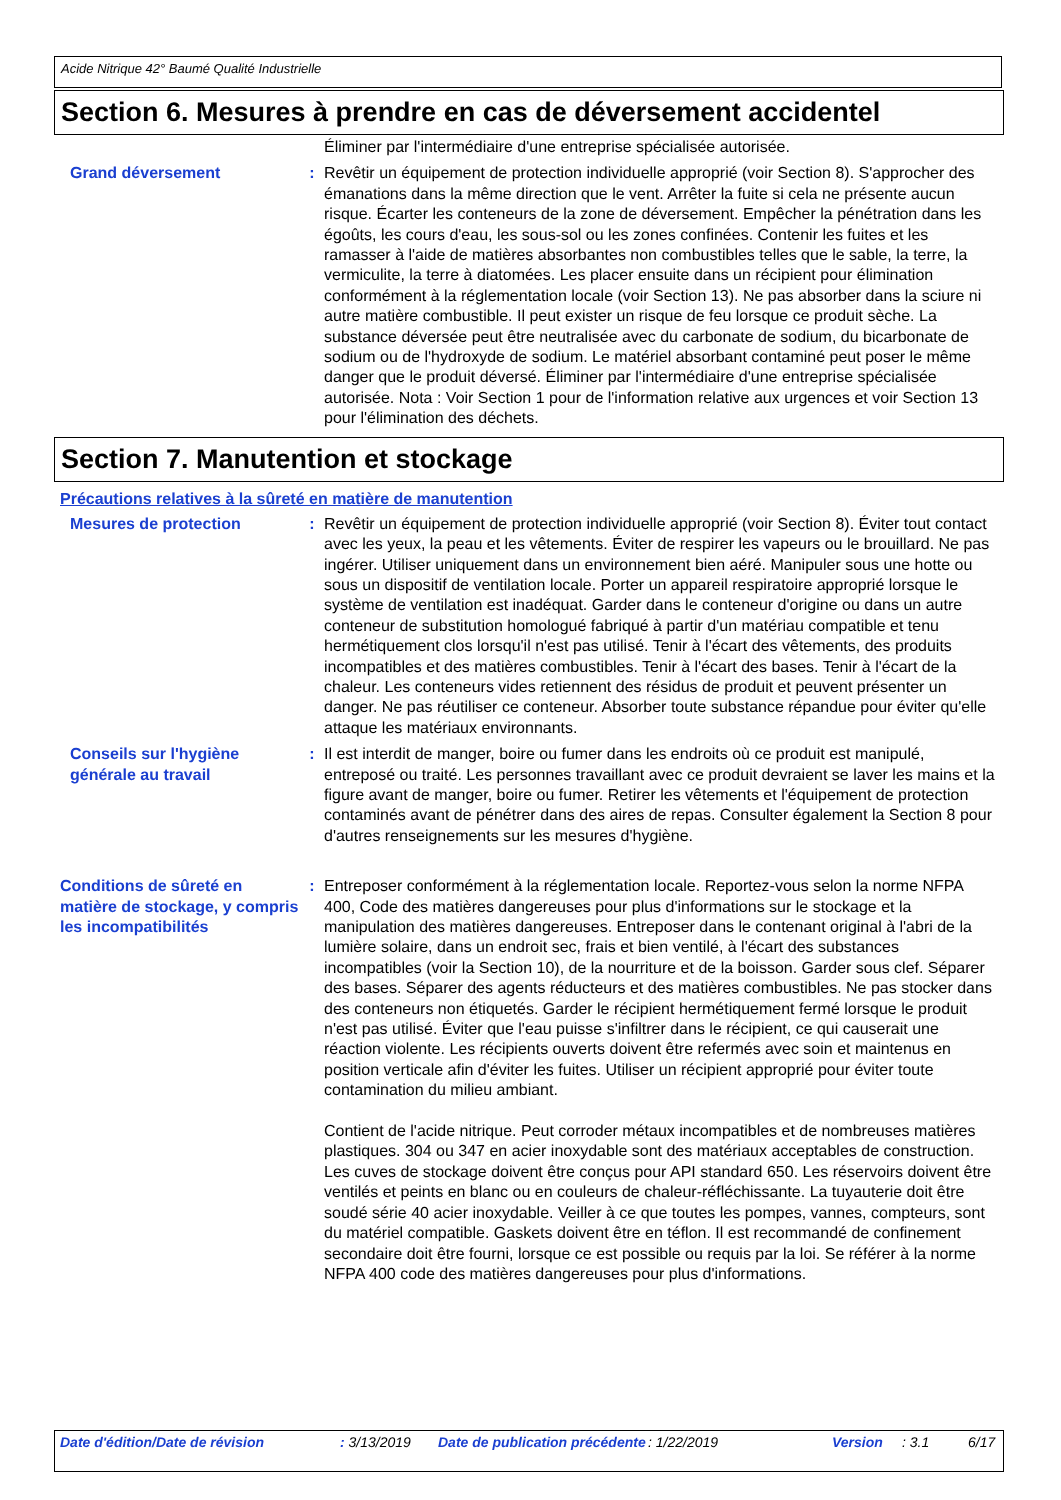Acide Nitrique 42° Baumé Qualité Industrielle
Section 6. Mesures à prendre en cas de déversement accidentel
Éliminer par l'intermédiaire d'une entreprise spécialisée autorisée.
Grand déversement : Revêtir un équipement de protection individuelle approprié (voir Section 8). S'approcher des émanations dans la même direction que le vent. Arrêter la fuite si cela ne présente aucun risque. Écarter les conteneurs de la zone de déversement. Empêcher la pénétration dans les égoûts, les cours d'eau, les sous-sol ou les zones confinées. Contenir les fuites et les ramasser à l'aide de matières absorbantes non combustibles telles que le sable, la terre, la vermiculite, la terre à diatomées. Les placer ensuite dans un récipient pour élimination conformément à la réglementation locale (voir Section 13). Ne pas absorber dans la sciure ni autre matière combustible. Il peut exister un risque de feu lorsque ce produit sèche. La substance déversée peut être neutralisée avec du carbonate de sodium, du bicarbonate de sodium ou de l'hydroxyde de sodium. Le matériel absorbant contaminé peut poser le même danger que le produit déversé. Éliminer par l'intermédiaire d'une entreprise spécialisée autorisée. Nota : Voir Section 1 pour de l'information relative aux urgences et voir Section 13 pour l'élimination des déchets.
Section 7. Manutention et stockage
Précautions relatives à la sûreté en matière de manutention
Mesures de protection : Revêtir un équipement de protection individuelle approprié (voir Section 8). Éviter tout contact avec les yeux, la peau et les vêtements. Éviter de respirer les vapeurs ou le brouillard. Ne pas ingérer. Utiliser uniquement dans un environnement bien aéré. Manipuler sous une hotte ou sous un dispositif de ventilation locale. Porter un appareil respiratoire approprié lorsque le système de ventilation est inadéquat. Garder dans le conteneur d'origine ou dans un autre conteneur de substitution homologué fabriqué à partir d'un matériau compatible et tenu hermétiquement clos lorsqu'il n'est pas utilisé. Tenir à l'écart des vêtements, des produits incompatibles et des matières combustibles. Tenir à l'écart des bases. Tenir à l'écart de la chaleur. Les conteneurs vides retiennent des résidus de produit et peuvent présenter un danger. Ne pas réutiliser ce conteneur. Absorber toute substance répandue pour éviter qu'elle attaque les matériaux environnants.
Conseils sur l'hygiène générale au travail
: Il est interdit de manger, boire ou fumer dans les endroits où ce produit est manipulé, entreposé ou traité. Les personnes travaillant avec ce produit devraient se laver les mains et la figure avant de manger, boire ou fumer. Retirer les vêtements et l'équipement de protection contaminés avant de pénétrer dans des aires de repas. Consulter également la Section 8 pour d'autres renseignements sur les mesures d'hygiène.
Conditions de sûreté en matière de stockage, y compris les incompatibilités
: Entreposer conformément à la réglementation locale. Reportez-vous selon la norme NFPA 400, Code des matières dangereuses pour plus d'informations sur le stockage et la manipulation des matières dangereuses. Entreposer dans le contenant original à l'abri de la lumière solaire, dans un endroit sec, frais et bien ventilé, à l'écart des substances incompatibles (voir la Section 10), de la nourriture et de la boisson. Garder sous clef. Séparer des bases. Séparer des agents réducteurs et des matières combustibles. Ne pas stocker dans des conteneurs non étiquetés. Garder le récipient hermétiquement fermé lorsque le produit n'est pas utilisé. Éviter que l'eau puisse s'infiltrer dans le récipient, ce qui causerait une réaction violente. Les récipients ouverts doivent être refermés avec soin et maintenus en position verticale afin d'éviter les fuites. Utiliser un récipient approprié pour éviter toute contamination du milieu ambiant.
Contient de l'acide nitrique. Peut corroder métaux incompatibles et de nombreuses matières plastiques. 304 ou 347 en acier inoxydable sont des matériaux acceptables de construction. Les cuves de stockage doivent être conçus pour API standard 650. Les réservoirs doivent être ventilés et peints en blanc ou en couleurs de chaleur-réfléchissante. La tuyauterie doit être soudé série 40 acier inoxydable. Veiller à ce que toutes les pompes, vannes, compteurs, sont du matériel compatible. Gaskets doivent être en téflon. Il est recommandé de confinement secondaire doit être fourni, lorsque ce est possible ou requis par la loi. Se référer à la norme NFPA 400 code des matières dangereuses pour plus d'informations.
Date d'édition/Date de révision : 3/13/2019 Date de publication précédente
: 1/22/2019 Version : 3.1 6/17